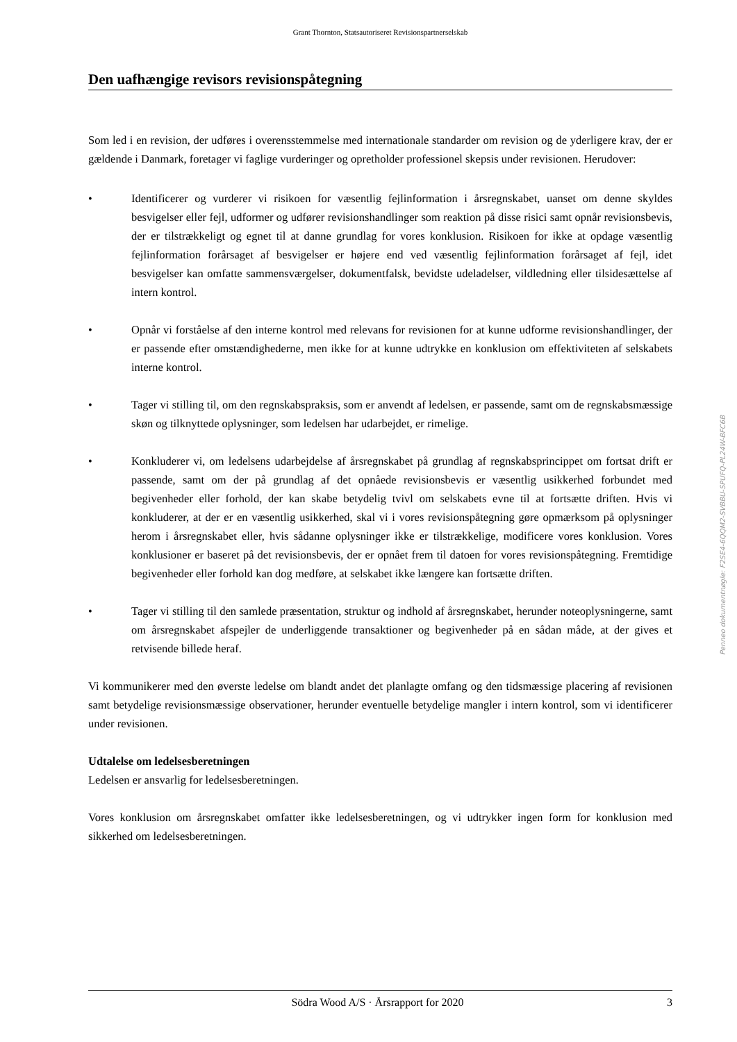Grant Thornton, Statsautoriseret Revisionspartnerselskab
Den uafhængige revisors revisionspåtegning
Som led i en revision, der udføres i overensstemmelse med internationale standarder om revision og de yderligere krav, der er gældende i Danmark, foretager vi faglige vurderinger og opretholder professionel skepsis under revisionen. Herudover:
• Identificerer og vurderer vi risikoen for væsentlig fejlinformation i årsregnskabet, uanset om denne skyldes besvigelser eller fejl, udformer og udfører revisionshandlinger som reaktion på disse risici samt opnår revisionsbevis, der er tilstrækkeligt og egnet til at danne grundlag for vores konklusion. Risikoen for ikke at opdage væsentlig fejlinformation forårsaget af besvigelser er højere end ved væsentlig fejlinformation forårsaget af fejl, idet besvigelser kan omfatte sammensværgelser, dokumentfalsk, bevidste udeladelser, vildledning eller tilsidesættelse af intern kontrol.
• Opnår vi forståelse af den interne kontrol med relevans for revisionen for at kunne udforme revisionshandlinger, der er passende efter omstændighederne, men ikke for at kunne udtrykke en konklusion om effektiviteten af selskabets interne kontrol.
• Tager vi stilling til, om den regnskabspraksis, som er anvendt af ledelsen, er passende, samt om de regnskabsmæssige skøn og tilknyttede oplysninger, som ledelsen har udarbejdet, er rimelige.
• Konkluderer vi, om ledelsens udarbejdelse af årsregnskabet på grundlag af regnskabsprincippet om fortsat drift er passende, samt om der på grundlag af det opnåede revisionsbevis er væsentlig usikkerhed forbundet med begivenheder eller forhold, der kan skabe betydelig tvivl om selskabets evne til at fortsætte driften. Hvis vi konkluderer, at der er en væsentlig usikkerhed, skal vi i vores revisionspåtegning gøre opmærksom på oplysninger herom i årsregnskabet eller, hvis sådanne oplysninger ikke er tilstrækkelige, modificere vores konklusion. Vores konklusioner er baseret på det revisionsbevis, der er opnået frem til datoen for vores revisionspåtegning. Fremtidige begivenheder eller forhold kan dog medføre, at selskabet ikke længere kan fortsætte driften.
• Tager vi stilling til den samlede præsentation, struktur og indhold af årsregnskabet, herunder noteoplysningerne, samt om årsregnskabet afspejler de underliggende transaktioner og begivenheder på en sådan måde, at der gives et retvisende billede heraf.
Vi kommunikerer med den øverste ledelse om blandt andet det planlagte omfang og den tidsmæssige placering af revisionen samt betydelige revisionsmæssige observationer, herunder eventuelle betydelige mangler i intern kontrol, som vi identificerer under revisionen.
Udtalelse om ledelsesberetningen
Ledelsen er ansvarlig for ledelsesberetningen.
Vores konklusion om årsregnskabet omfatter ikke ledelsesberetningen, og vi udtrykker ingen form for konklusion med sikkerhed om ledelsesberetningen.
Penneo dokumentnøgle: F2SE4-6QQM2-SVBBU-SPUFQ-PL24W-BFC6B
Södra Wood A/S · Årsrapport for 2020 3